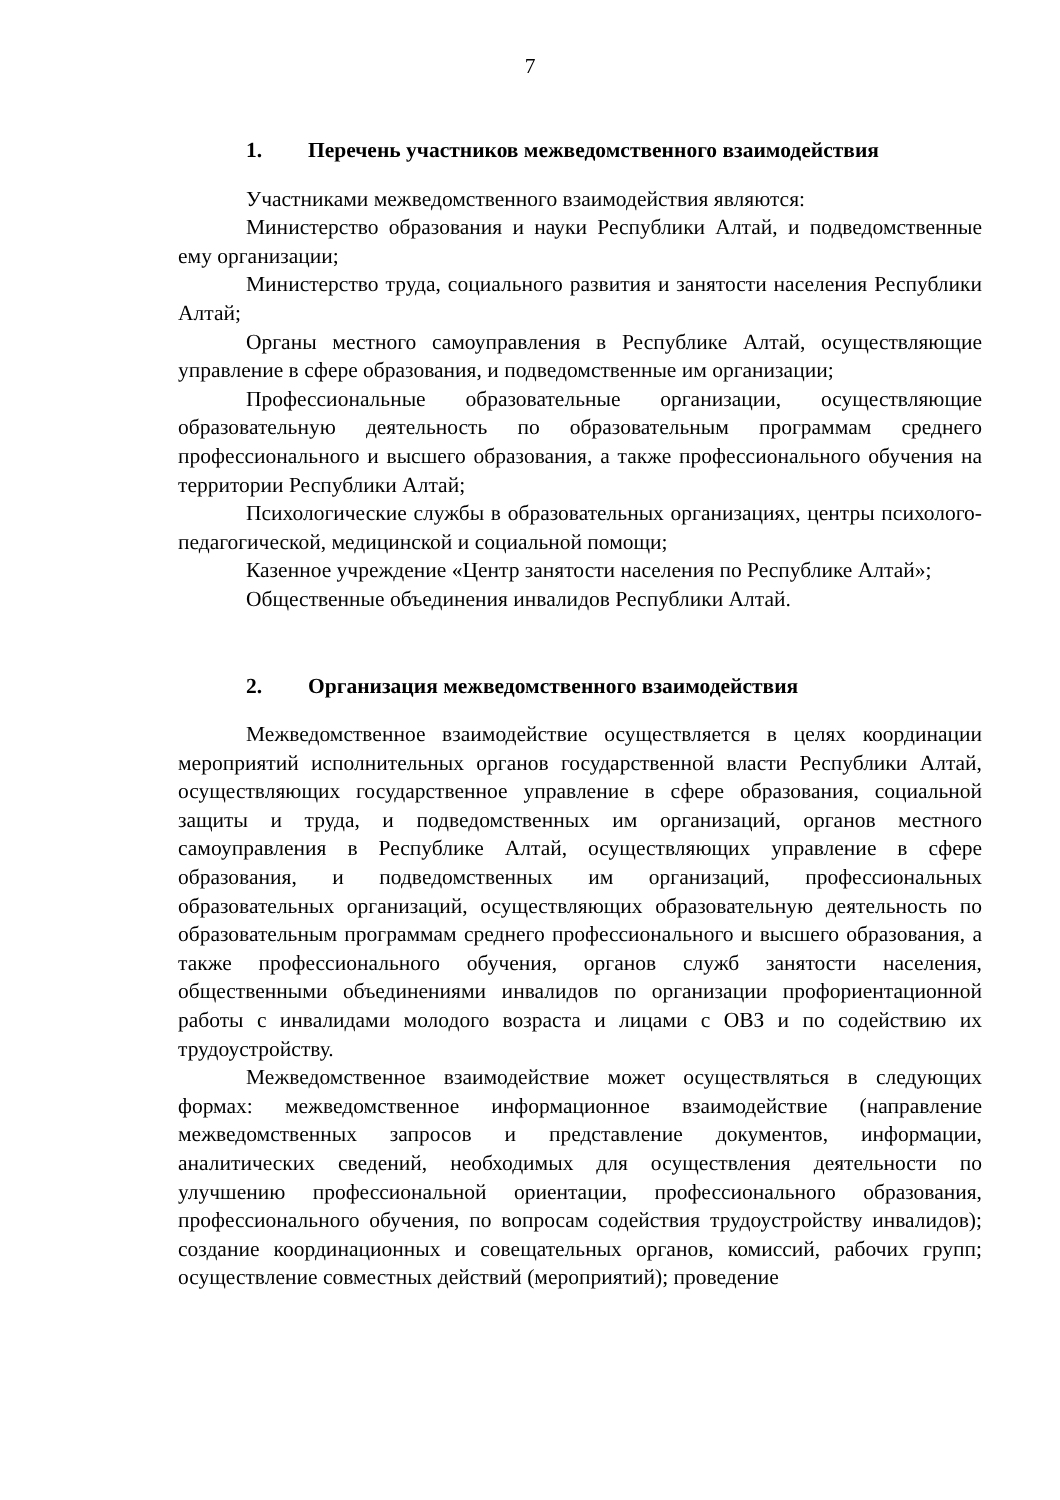7
1. Перечень участников межведомственного взаимодействия
Участниками межведомственного взаимодействия являются:
Министерство образования и науки Республики Алтай, и подведомственные ему организации;
Министерство труда, социального развития и занятости населения Республики Алтай;
Органы местного самоуправления в Республике Алтай, осуществляющие управление в сфере образования, и подведомственные им организации;
Профессиональные образовательные организации, осуществляющие образовательную деятельность по образовательным программам среднего профессионального и высшего образования, а также профессионального обучения на территории Республики Алтай;
Психологические службы в образовательных организациях, центры психолого-педагогической, медицинской и социальной помощи;
Казенное учреждение «Центр занятости населения по Республике Алтай»;
Общественные объединения инвалидов Республики Алтай.
2. Организация межведомственного взаимодействия
Межведомственное взаимодействие осуществляется в целях координации мероприятий исполнительных органов государственной власти Республики Алтай, осуществляющих государственное управление в сфере образования, социальной защиты и труда, и подведомственных им организаций, органов местного самоуправления в Республике Алтай, осуществляющих управление в сфере образования, и подведомственных им организаций, профессиональных образовательных организаций, осуществляющих образовательную деятельность по образовательным программам среднего профессионального и высшего образования, а также профессионального обучения, органов служб занятости населения, общественными объединениями инвалидов по организации профориентационной работы с инвалидами молодого возраста и лицами с ОВЗ и по содействию их трудоустройству.
Межведомственное взаимодействие может осуществляться в следующих формах: межведомственное информационное взаимодействие (направление межведомственных запросов и представление документов, информации, аналитических сведений, необходимых для осуществления деятельности по улучшению профессиональной ориентации, профессионального образования, профессионального обучения, по вопросам содействия трудоустройству инвалидов); создание координационных и совещательных органов, комиссий, рабочих групп; осуществление совместных действий (мероприятий); проведение